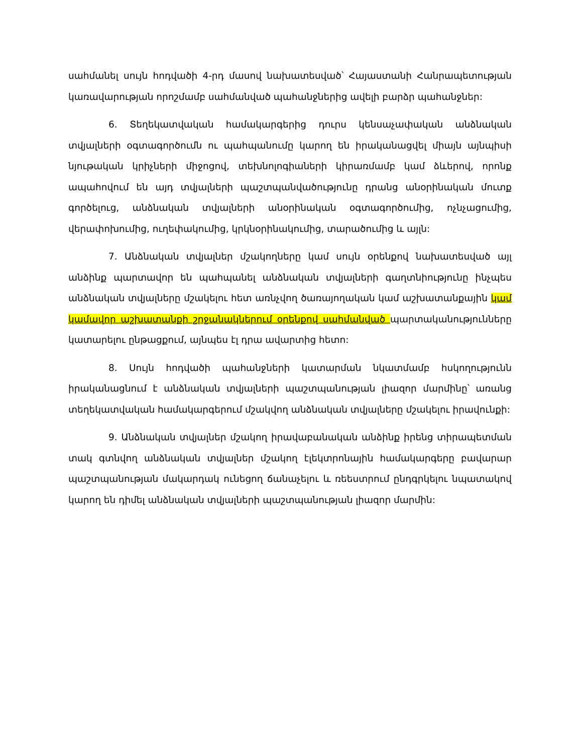սահմանել սույն հոդվածի 4-րդ մասով նախատեսված՝ Հայաստանի Հանրապետության կառավարության որոշմամբ սահմանված պահանջներից ավելի բարձր պահանջներ:
6. Տեղեկատվական համակարգերից դուրս կենսաչափական անձնական տվյալների օգտագործումն ու պահպանումը կարող են իրականացվել միայն այնպիսի նյութական կրիչների միջոցով, տեխնոլոգիաների կիրառմամբ կամ ձևերով, որոնք ապահովում են այդ տվյալների պաշտպանվածությունը դրանց անօրինական մուտք գործելուց, անձնական տվյալների անօրինական օգտագործումից, ոչնչացումից, վերափոխումից, ուղեփակումից, կրկնօրինակումից, տարածումից և այլն:
7. Անձնական տվյալներ մշակողները կամ սույն օրենքով նախատեսված այլ անձինք պարտավոր են պահպանել անձնական տվյալների գաղտնիությունը ինչպես անձնական տվյալները մշակելու հետ առնչվող ծառայողական կամ աշխատանքային կամ կամավոր աշխատանքի շրջանակներում օրենքով սահմանված պարտականությունները կատարելու ընթացքում, այնպես էլ դրա ավարտից հետո:
8. Սույն հոդվածի պահանջների կատարման նկատմամբ հսկողությունն իրականացնում է անձնական տվյալների պաշտպանության լիազոր մարմինը՝ առանց տեղեկատվական համակարգերում մշակվող անձնական տվյալները մշակելու իրավունքի:
9. Անձնական տվյալներ մշակող իրավաբանական անձինք իրենց տիրապետման տակ գտնվող անձնական տվյալներ մշակող էլեկտրոնային համակարգերը բավարար պաշտպանության մակարդակ ունեցող ճանաչելու և ռեեստրում ընդգրկելու նպատակով կարող են դիմել անձնական տվյալների պաշտպանության լիազոր մարմին: